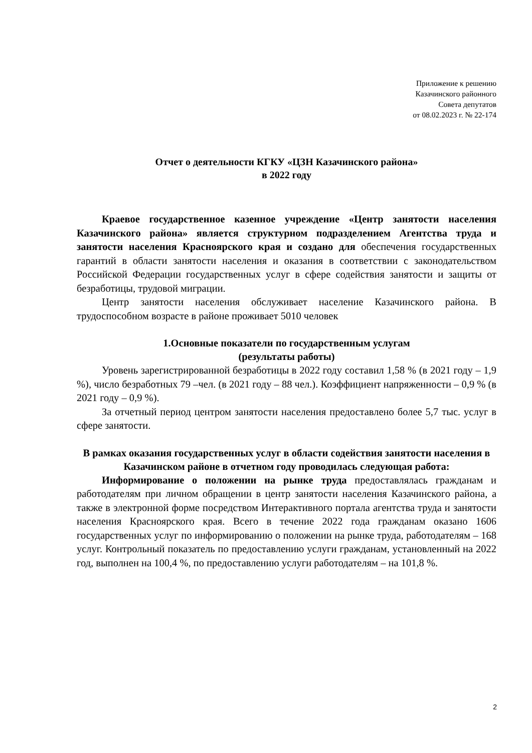Приложение к решению
Казачинского районного
Совета депутатов
от 08.02.2023 г. № 22-174
Отчет о деятельности КГКУ «ЦЗН Казачинского района»
в 2022 году
Краевое государственное казенное учреждение «Центр занятости населения Казачинского района» является структурном подразделением Агентства труда и занятости населения Красноярского края и создано для обеспечения государственных гарантий в области занятости населения и оказания в соответствии с законодательством Российской Федерации государственных услуг в сфере содействия занятости и защиты от безработицы, трудовой миграции.
Центр занятости населения обслуживает население Казачинского района. В трудоспособном возрасте в районе проживает 5010 человек
1.Основные показатели по государственным услугам
(результаты работы)
Уровень зарегистрированной безработицы в 2022 году составил 1,58 % (в 2021 году – 1,9 %), число безработных 79 –чел. (в 2021 году – 88 чел.). Коэффициент напряженности – 0,9 % (в 2021 году – 0,9 %).
За отчетный период центром занятости населения предоставлено более 5,7 тыс. услуг в сфере занятости.
В рамках оказания государственных услуг в области содействия занятости населения в Казачинском районе в отчетном году проводилась следующая работа:
Информирование о положении на рынке труда предоставлялась гражданам и работодателям при личном обращении в центр занятости населения Казачинского района, а также в электронной форме посредством Интерактивного портала агентства труда и занятости населения Красноярского края. Всего в течение 2022 года гражданам оказано 1606 государственных услуг по информированию о положении на рынке труда, работодателям – 168 услуг. Контрольный показатель по предоставлению услуги гражданам, установленный на 2022 год, выполнен на 100,4 %, по предоставлению услуги работодателям – на 101,8 %.
2